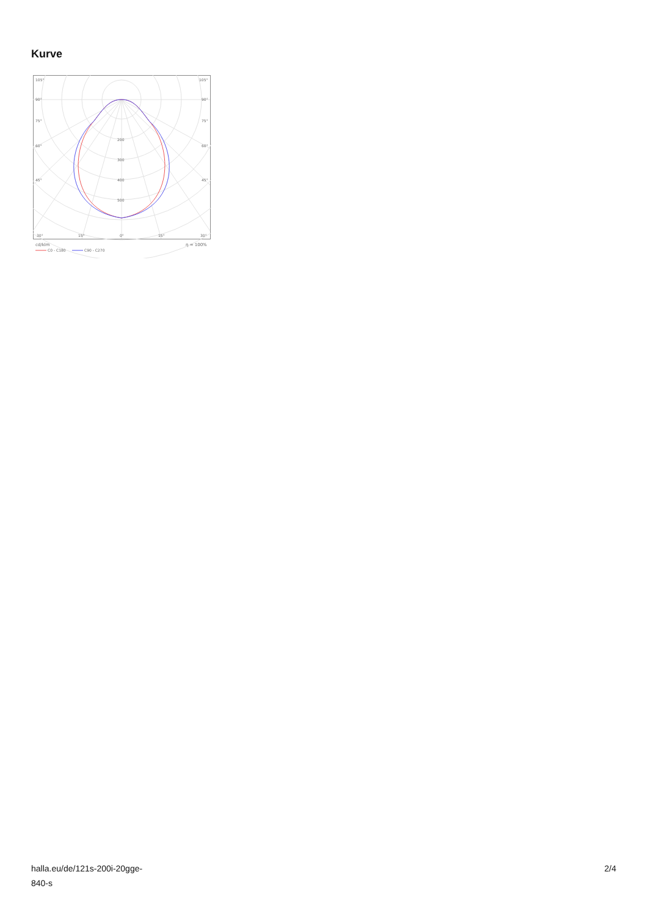Kurve
105°
105°
90°
90°
75°
75°
60°
60°
45°
45°
200
300
400
500
30°
15°
0°
15°
30°
cd/klm
η = 100%
C0 - C180
C90 - C270
halla.eu/de/121s-200i-20gge-
840-s
2/4